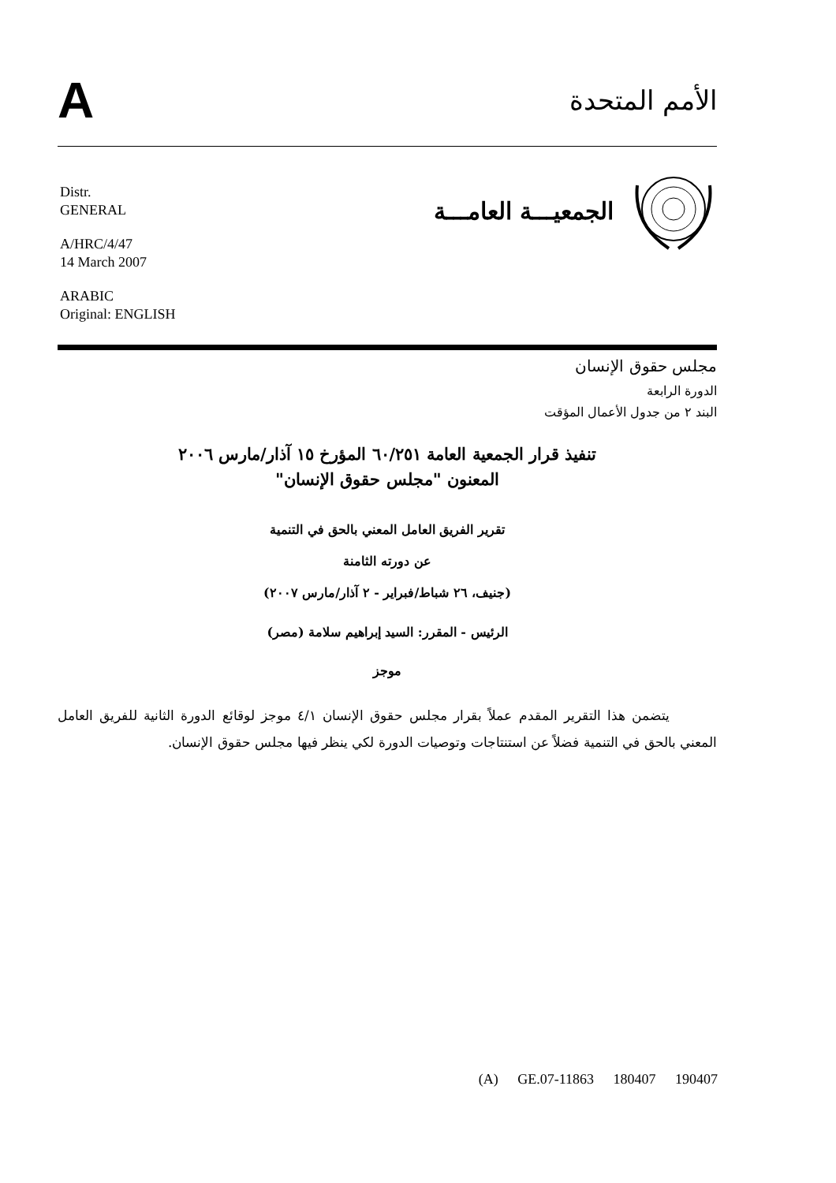A
الأمم المتحدة
الجمعيـــة العامـــة
Distr.
GENERAL
A/HRC/4/47
14 March 2007
ARABIC
Original: ENGLISH
مجلس حقوق الإنسان
الدورة الرابعة
البند ٢ من جدول الأعمال المؤقت
تنفيذ قرار الجمعية العامة ٦٠/٢٥١ المؤرخ ١٥ آذار/مارس ٢٠٠٦
المعنون "مجلس حقوق الإنسان"
تقرير الفريق العامل المعني بالحق في التنمية
عن دورته الثامنة
(جنيف، ٢٦ شباط/فبراير - ٢ آذار/مارس ٢٠٠٧)
الرئيس - المقرر: السيد إبراهيم سلامة (مصر)
موجز
يتضمن هذا التقرير المقدم عملاً بقرار مجلس حقوق الإنسان ٤/١ موجز لوقائع الدورة الثانية للفريق العامل المعني بالحق في التنمية فضلاً عن استنتاجات وتوصيات الدورة لكي ينظر فيها مجلس حقوق الإنسان.
(A) GE.07-11863 180407 190407